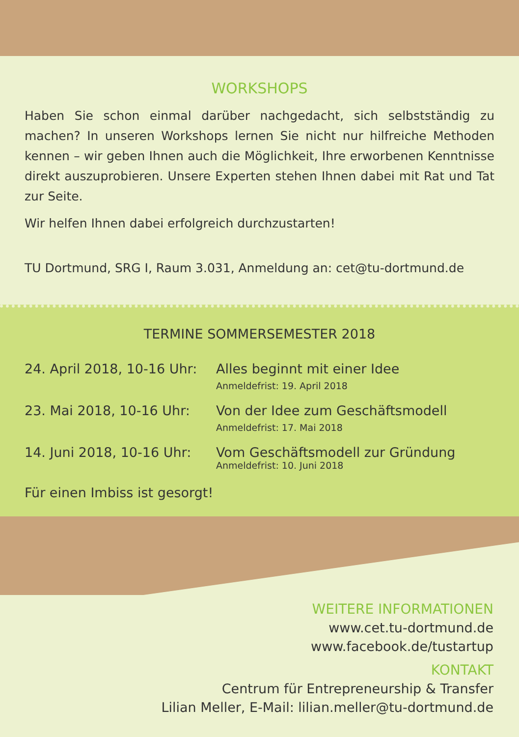WORKSHOPS
Haben Sie schon einmal darüber nachgedacht, sich selbstständig zu machen? In unseren Workshops lernen Sie nicht nur hilfreiche Methoden kennen – wir geben Ihnen auch die Möglichkeit, Ihre erworbenen Kenntnisse direkt auszuprobieren. Unsere Experten stehen Ihnen dabei mit Rat und Tat zur Seite.
Wir helfen Ihnen dabei erfolgreich durchzustarten!
TU Dortmund, SRG I, Raum 3.031, Anmeldung an: cet@tu-dortmund.de
TERMINE SOMMERSEMESTER 2018
24. April 2018, 10-16 Uhr:
Alles beginnt mit einer Idee
Anmeldefrist: 19. April 2018
23. Mai 2018, 10-16 Uhr: Von der Idee zum Geschäftsmodell
Anmeldefrist: 17. Mai 2018
14. Juni 2018, 10-16 Uhr:
Vom Geschäftsmodell zur Gründung
Anmeldefrist: 10. Juni 2018
Für einen Imbiss ist gesorgt!
WEITERE INFORMATIONEN
www.cet.tu-dortmund.de
www.facebook.de/tustartup
KONTAKT
Centrum für Entrepreneurship & Transfer
Lilian Meller, E-Mail: lilian.meller@tu-dortmund.de